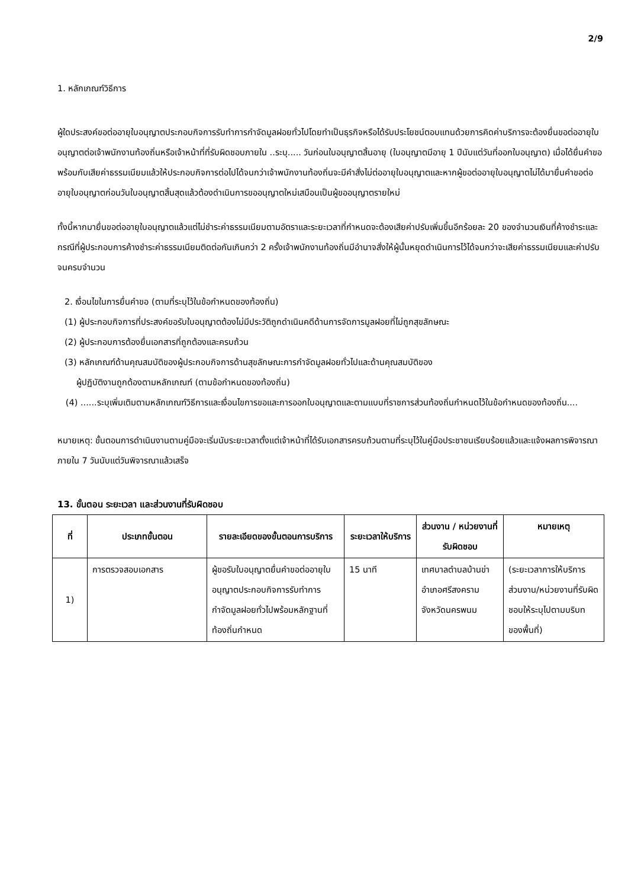2/9
1. หลักเกณฑ์วิธีการ
ผู้ใดประสงค์ขอต่ออายุใบอนุญาตประกอบกิจการรับทำการกำจัดมูลฝอยทั่วไปโดยทำเป็นธุรกิจหรือได้รับประโยชน์ตอบแทนด้วยการคิดค่าบริการจะต้องยื่นขอต่ออายุใบอนุญาตต่อเจ้าพนักงานท้องถิ่นหรือเจ้าหน้าที่ที่รับผิดชอบภายใน ..ระบุ..... วันก่อนใบอนุญาตสิ้นอายุ (ใบอนุญาตมีอายุ 1 ปีนับแต่วันที่ออกใบอนุญาต) เมื่อได้ยื่นคำขอพร้อมกับเสียค่าธรรมเนียมแล้วให้ประกอบกิจการต่อไปได้จนกว่าเจ้าพนักงานท้องถิ่นจะมีคำสั่งไม่ต่ออายุใบอนุญาตและหากผู้ขอต่ออายุใบอนุญาตไม่ได้มายื่นคำขอต่ออายุใบอนุญาตก่อนวันใบอนุญาตสิ้นสุดแล้วต้องดำเนินการขออนุญาตใหม่เสมือนเป็นผู้ขออนุญาตรายใหม่
ทั้งนี้หากมายื่นขอต่ออายุใบอนุญาตแล้วแต่ไม่ชำระค่าธรรมเนียมตามอัตราและระยะเวลาที่กำหนดจะต้องเสียค่าปรับเพิ่มขึ้นอีกร้อยละ 20 ของจำนวนเงินที่ค้างชำระและกรณีที่ผู้ประกอบการค้างชำระค่าธรรมเนียมติดต่อกันเกินกว่า 2 ครั้งเจ้าพนักงานท้องถิ่นมีอำนาจสั่งให้ผู้นั้นหยุดดำเนินการไว้ได้จนกว่าจะเสียค่าธรรมเนียมและค่าปรับจนครบจำนวน
2. เงื่อนไขในการยื่นคำขอ (ตามที่ระบุไว้ในข้อกำหนดของท้องถิ่น)
(1) ผู้ประกอบกิจการที่ประสงค์ขอรับใบอนุญาตต้องไม่มีประวัติถูกดำเนินคดีด้านการจัดการมูลฝอยที่ไม่ถูกสุขลักษณะ
(2) ผู้ประกอบการต้องยื่นเอกสารที่ถูกต้องและครบถ้วน
(3) หลักเกณฑ์ด้านคุณสมบัติของผู้ประกอบกิจการด้านสุขลักษณะการกำจัดมูลฝอยทั่วไปและด้านคุณสมบัติของ
ผู้ปฏิบัติงานถูกต้องตามหลักเกณฑ์ (ตามข้อกำหนดของท้องถิ่น)
(4) ......ระบุเพิ่มเติมตามหลักเกณฑ์วิธีการและเงื่อนไขการขอและการออกใบอนุญาตและตามแบบที่ราชการส่วนท้องถิ่นกำหนดไว้ในข้อกำหนดของท้องถิ่น....
หมายเหตุ: ขั้นตอนการดำเนินงานตามคู่มือจะเริ่มนับระยะเวลาตั้งแต่เจ้าหน้าที่ได้รับเอกสารครบถ้วนตามที่ระบุไว้ในคู่มือประชาชนเรียบร้อยแล้วและแจ้งผลการพิจารณาภายใน 7 วันนับแต่วันพิจารณาแล้วเสร็จ
13. ขั้นตอน ระยะเวลา และส่วนงานที่รับผิดชอบ
| ที่ | ประเภทขั้นตอน | รายละเอียดของขั้นตอนการบริการ | ระยะเวลาให้บริการ | ส่วนงาน / หน่วยงานที่รับผิดชอบ | หมายเหตุ |
| --- | --- | --- | --- | --- | --- |
| 1) | การตรวจสอบเอกสาร | ผู้ขอรับใบอนุญาตยื่นคำขอต่ออายุใบอนุญาตประกอบกิจการรับทำการกำจัดมูลฝอยทั่วไปพร้อมหลักฐานที่ท้องถิ่นกำหนด | 15 นาที | เทศบาลตำบลบ้านข่าอำเภอศรีสงครามจังหวัดนครพนม | (ระยะเวลาการให้บริการส่วนงาน/หน่วยงานที่รับผิดชอบให้ระบุไปตามบริบทของพื้นที่) |